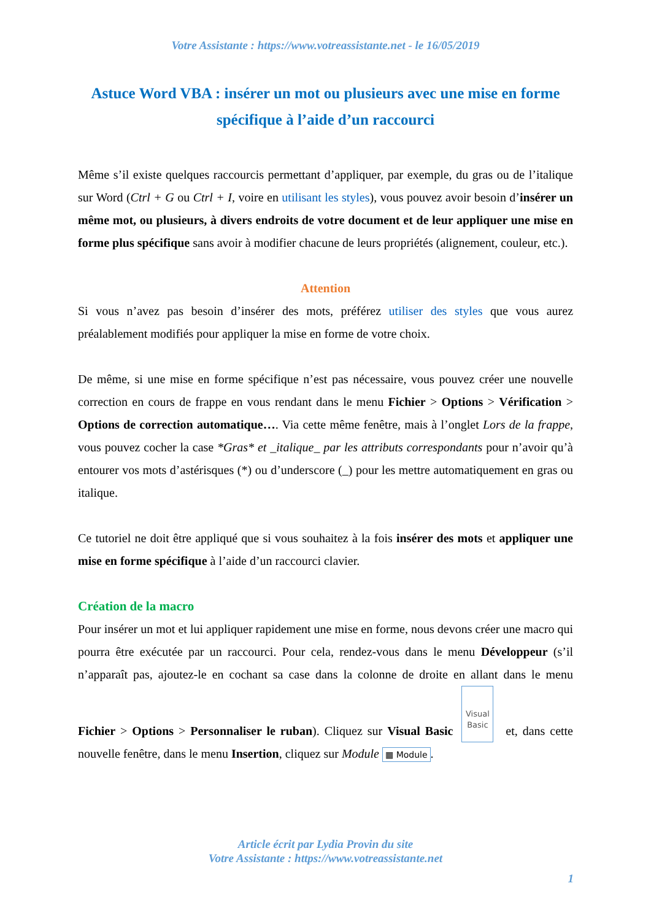Votre Assistante : https://www.votreassistante.net - le 16/05/2019
Astuce Word VBA : insérer un mot ou plusieurs avec une mise en forme spécifique à l’aide d’un raccourci
Même s’il existe quelques raccourcis permettant d’appliquer, par exemple, du gras ou de l’italique sur Word (Ctrl + G ou Ctrl + I, voire en utilisant les styles), vous pouvez avoir besoin d’insérer un même mot, ou plusieurs, à divers endroits de votre document et de leur appliquer une mise en forme plus spécifique sans avoir à modifier chacune de leurs propriétés (alignement, couleur, etc.).
Attention
Si vous n’avez pas besoin d’insérer des mots, préférez utiliser des styles que vous aurez préalablement modifiés pour appliquer la mise en forme de votre choix.
De même, si une mise en forme spécifique n’est pas nécessaire, vous pouvez créer une nouvelle correction en cours de frappe en vous rendant dans le menu Fichier > Options > Vérification > Options de correction automatique…. Via cette même fenêtre, mais à l’onglet Lors de la frappe, vous pouvez cocher la case *Gras* et _italique_ par les attributs correspondants pour n’avoir qu’à entourer vos mots d’astérisques (*) ou d’underscore (_) pour les mettre automatiquement en gras ou italique.
Ce tutoriel ne doit être appliqué que si vous souhaitez à la fois insérer des mots et appliquer une mise en forme spécifique à l’aide d’un raccourci clavier.
Création de la macro
Pour insérer un mot et lui appliquer rapidement une mise en forme, nous devons créer une macro qui pourra être exécutée par un raccourci. Pour cela, rendez-vous dans le menu Développeur (s’il n’apparaît pas, ajoutez-le en cochant sa case dans la colonne de droite en allant dans le menu Fichier > Options > Personnaliser le ruban). Cliquez sur Visual Basic
Visual
Basic et, dans cette nouvelle fenêtre, dans le menu Insertion, cliquez sur Module ▦ Module.
Article écrit par Lydia Provin du site
Votre Assistante : https://www.votreassistante.net
1